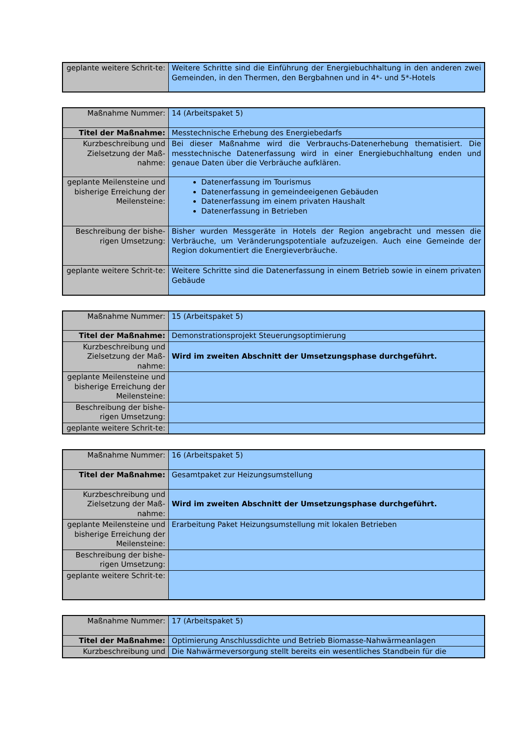| geplante weitere Schrit-te: | Weitere Schritte sind die Einführung der Energiebuchhaltung in den anderen zwei Gemeinden, in den Thermen, den Bergbahnen und in 4*- und 5*-Hotels |
| Maßnahme Nummer: | 14 (Arbeitspaket 5) |
| Titel der Maßnahme: | Messtechnische Erhebung des Energiebedarfs |
| Kurzbeschreibung und Zielsetzung der Maß-nahme: | Bei dieser Maßnahme wird die Verbrauchs-Datenerhebung thematisiert. Die messtechnische Datenerfassung wird in einer Energiebuchhaltung enden und genaue Daten über die Verbräuche aufklären. |
| geplante Meilensteine und bisherige Erreichung der Meilensteine: | Datenerfassung im Tourismus Datenerfassung in gemeindeeigenen Gebäuden Datenerfassung im einem privaten Haushalt Datenerfassung in Betrieben |
| Beschreibung der bishe-rigen Umsetzung: | Bisher wurden Messgeräte in Hotels der Region angebracht und messen die Verbräuche, um Veränderungspotentiale aufzuzeigen. Auch eine Gemeinde der Region dokumentiert die Energieverbräuche. |
| geplante weitere Schrit-te: | Weitere Schritte sind die Datenerfassung in einem Betrieb sowie in einem privaten Gebäude |
| Maßnahme Nummer: | 15 (Arbeitspaket 5) |
| Titel der Maßnahme: | Demonstrationsprojekt Steuerungsoptimierung |
| Kurzbeschreibung und Zielsetzung der Maß-nahme: | Wird im zweiten Abschnitt der Umsetzungsphase durchgeführt. |
| geplante Meilensteine und bisherige Erreichung der Meilensteine: | |
| Beschreibung der bishe-rigen Umsetzung: | |
| geplante weitere Schrit-te: | |
| Maßnahme Nummer: | 16 (Arbeitspaket 5) |
| Titel der Maßnahme: | Gesamtpaket zur Heizungsumstellung |
| Kurzbeschreibung und Zielsetzung der Maß-nahme: | Wird im zweiten Abschnitt der Umsetzungsphase durchgeführt. |
| geplante Meilensteine und bisherige Erreichung der Meilensteine: | Erarbeitung Paket Heizungsumstellung mit lokalen Betrieben |
| Beschreibung der bishe-rigen Umsetzung: | |
| geplante weitere Schrit-te: | |
| Maßnahme Nummer: | 17 (Arbeitspaket 5) |
| Titel der Maßnahme: | Optimierung Anschlussdichte und Betrieb Biomasse-Nahwärmeanlagen |
| Kurzbeschreibung und | Die Nahwärmeversorgung stellt bereits ein wesentliches Standbein für die |